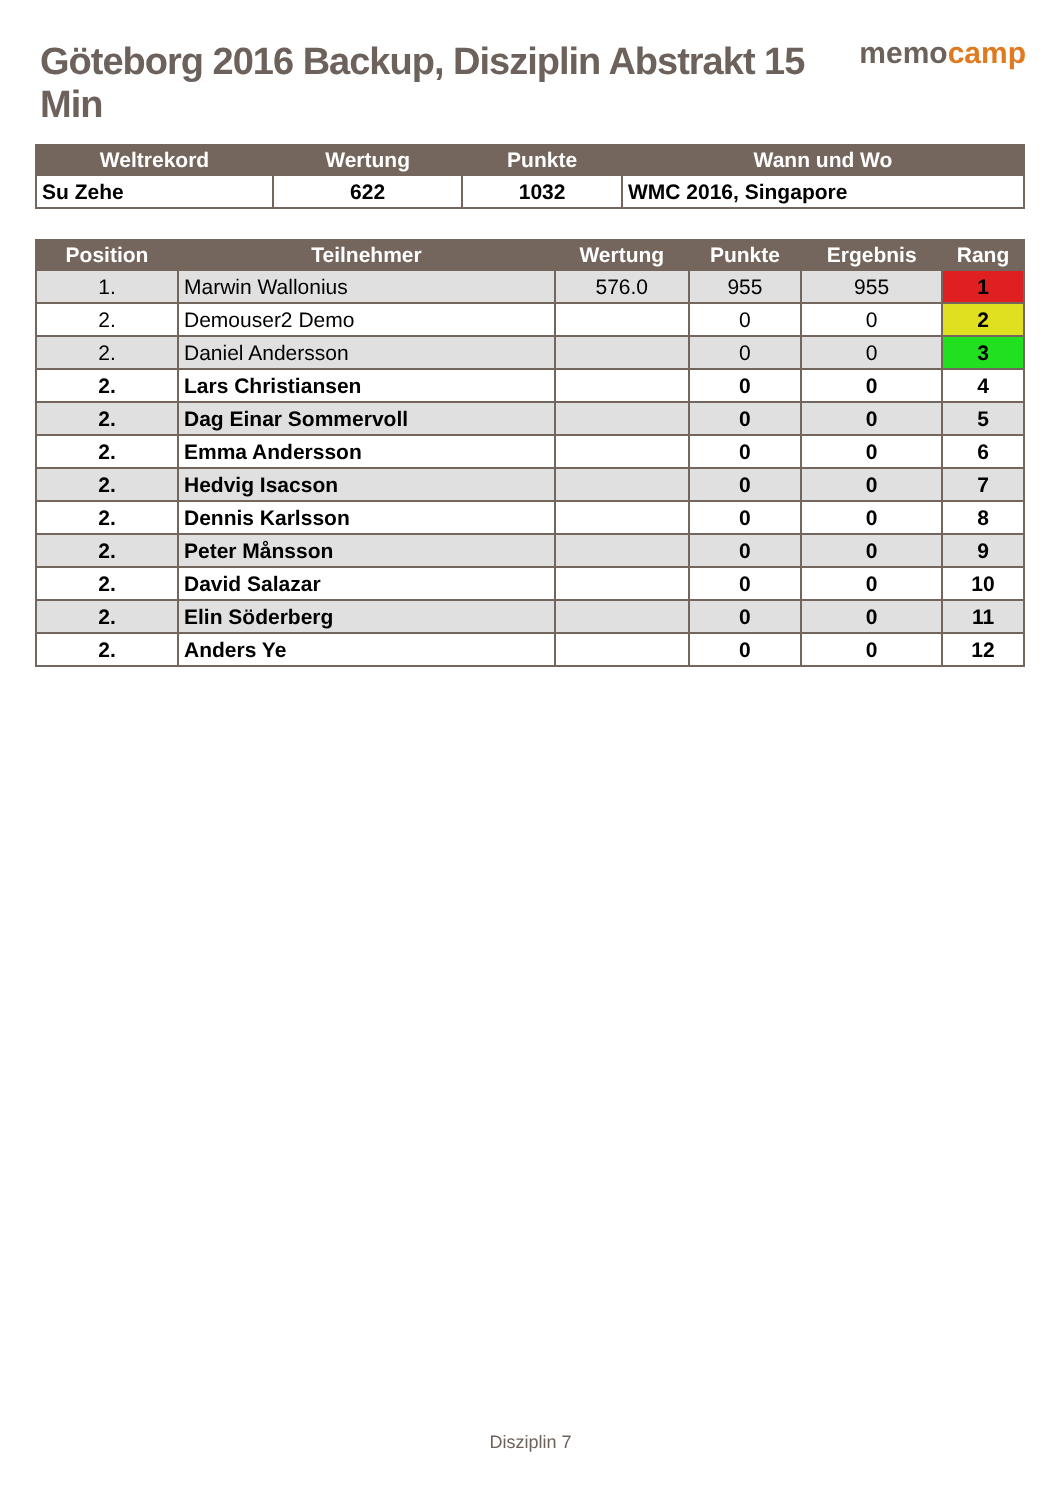Göteborg 2016 Backup, Disziplin Abstrakt 15 Min
memocamp
| Weltrekord | Wertung | Punkte | Wann und Wo |
| --- | --- | --- | --- |
| Su Zehe | 622 | 1032 | WMC 2016, Singapore |
| Position | Teilnehmer | Wertung | Punkte | Ergebnis | Rang |
| --- | --- | --- | --- | --- | --- |
| 1. | Marwin Wallonius | 576.0 | 955 | 955 | 1 |
| 2. | Demouser2 Demo | | 0 | 0 | 2 |
| 2. | Daniel Andersson | | 0 | 0 | 3 |
| 2. | Lars Christiansen | | 0 | 0 | 4 |
| 2. | Dag Einar Sommervoll | | 0 | 0 | 5 |
| 2. | Emma Andersson | | 0 | 0 | 6 |
| 2. | Hedvig Isacson | | 0 | 0 | 7 |
| 2. | Dennis Karlsson | | 0 | 0 | 8 |
| 2. | Peter Månsson | | 0 | 0 | 9 |
| 2. | David Salazar | | 0 | 0 | 10 |
| 2. | Elin Söderberg | | 0 | 0 | 11 |
| 2. | Anders Ye | | 0 | 0 | 12 |
Disziplin 7